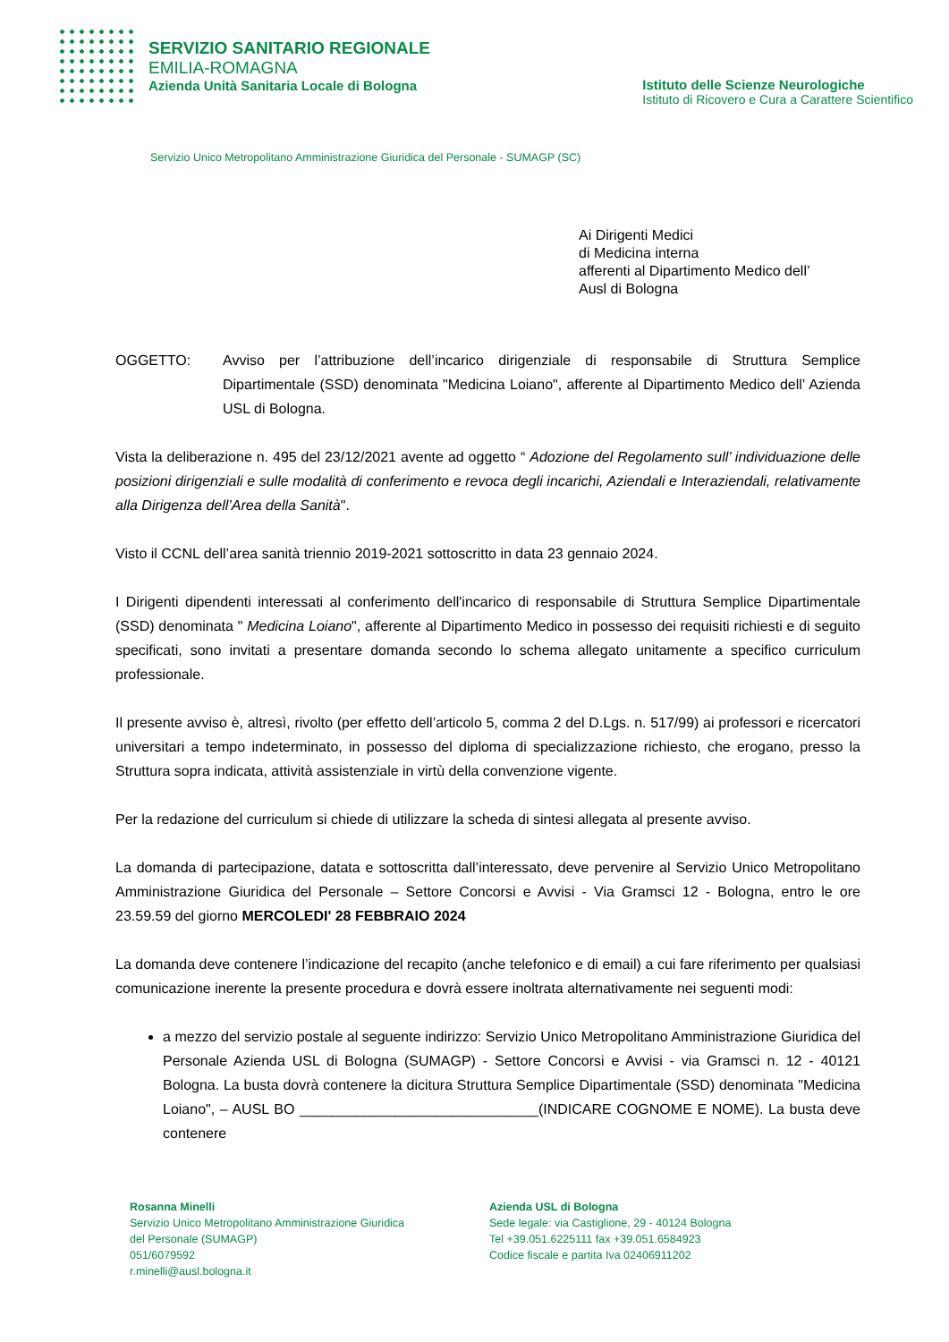SERVIZIO SANITARIO REGIONALE
EMILIA-ROMAGNA
Azienda Unità Sanitaria Locale di Bologna
Istituto delle Scienze Neurologiche
Istituto di Ricovero e Cura a Carattere Scientifico
Servizio Unico Metropolitano Amministrazione Giuridica del Personale - SUMAGP (SC)
Ai Dirigenti Medici
di Medicina interna
afferenti al Dipartimento Medico dell’
Ausl di Bologna
OGGETTO: Avviso per l’attribuzione dell’incarico dirigenziale di responsabile di Struttura Semplice Dipartimentale (SSD) denominata "Medicina Loiano", afferente al Dipartimento Medico dell’ Azienda USL di Bologna.
Vista la deliberazione n. 495 del 23/12/2021 avente ad oggetto “ Adozione del Regolamento sull’ individuazione delle posizioni dirigenziali e sulle modalità di conferimento e revoca degli incarichi, Aziendali e Interaziendali, relativamente alla Dirigenza dell’Area della Sanità".
Visto il CCNL dell’area sanità triennio 2019-2021 sottoscritto in data 23 gennaio 2024.
I Dirigenti dipendenti interessati al conferimento dell'incarico di responsabile di Struttura Semplice Dipartimentale (SSD) denominata " Medicina Loiano", afferente al Dipartimento Medico in possesso dei requisiti richiesti e di seguito specificati, sono invitati a presentare domanda secondo lo schema allegato unitamente a specifico curriculum professionale.
Il presente avviso è, altresì, rivolto (per effetto dell’articolo 5, comma 2 del D.Lgs. n. 517/99) ai professori e ricercatori universitari a tempo indeterminato, in possesso del diploma di specializzazione richiesto, che erogano, presso la Struttura sopra indicata, attività assistenziale in virtù della convenzione vigente.
Per la redazione del curriculum si chiede di utilizzare la scheda di sintesi allegata al presente avviso.
La domanda di partecipazione, datata e sottoscritta dall’interessato, deve pervenire al Servizio Unico Metropolitano Amministrazione Giuridica del Personale – Settore Concorsi e Avvisi - Via Gramsci 12 - Bologna, entro le ore 23.59.59 del giorno MERCOLEDI' 28 FEBBRAIO 2024
La domanda deve contenere l’indicazione del recapito (anche telefonico e di email) a cui fare riferimento per qualsiasi comunicazione inerente la presente procedura e dovrà essere inoltrata alternativamente nei seguenti modi:
a mezzo del servizio postale al seguente indirizzo: Servizio Unico Metropolitano Amministrazione Giuridica del Personale Azienda USL di Bologna (SUMAGP) - Settore Concorsi e Avvisi - via Gramsci n. 12 - 40121 Bologna. La busta dovrà contenere la dicitura Struttura Semplice Dipartimentale (SSD) denominata "Medicina Loiano", – AUSL BO ______________________________(INDICARE COGNOME E NOME). La busta deve contenere
Rosanna Minelli
Servizio Unico Metropolitano Amministrazione Giuridica
del Personale (SUMAGP)
051/6079592
r.minelli@ausl.bologna.it
Azienda USL di Bologna
Sede legale: via Castiglione, 29 - 40124 Bologna
Tel +39.051.6225111 fax +39.051.6584923
Codice fiscale e partita Iva 02406911202